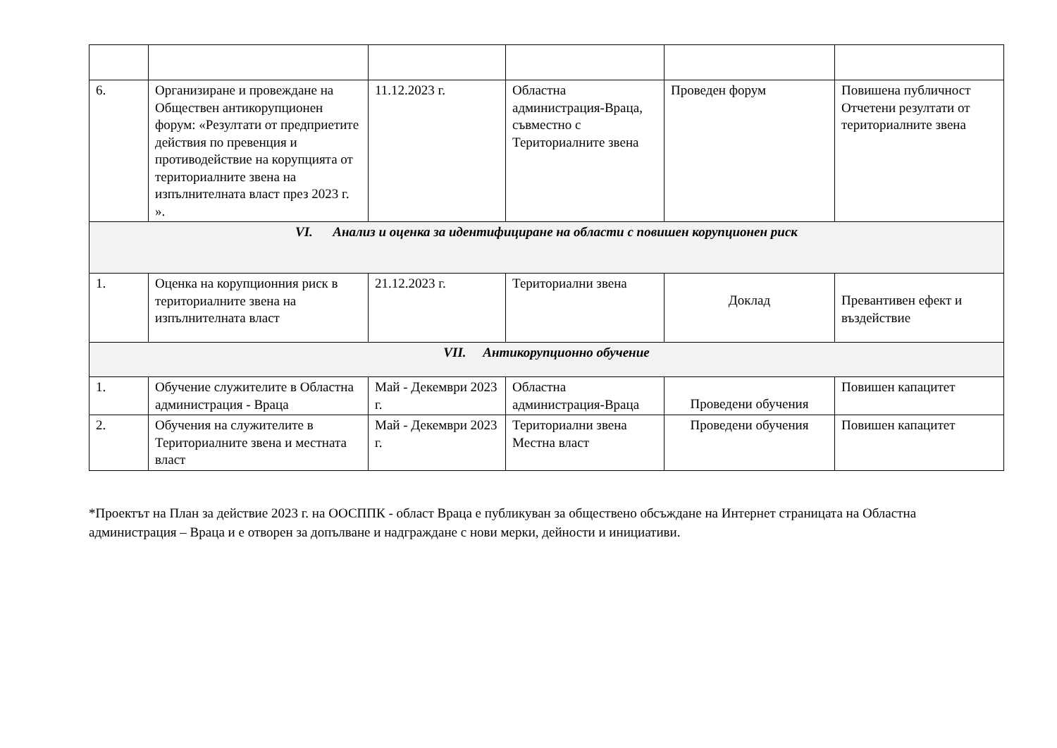| 6. | Организиране и провеждане на Обществен антикорупционен форум: «Резултати от предприетите действия по превенция и противодействие на корупцията от териториалните звена на изпълнителната власт през 2023 г. ». | 11.12.2023 г. | Областна администрация-Враца, съвместно с Териториалните звена | Проведен форум | Повишена публичност Отчетени резултати от териториалните звена |
| VI. Анализ и оценка за идентифициране на области с повишен корупционен риск | | | | | |
| 1. | Оценка на корупционния риск в териториалните звена на изпълнителната власт | 21.12.2023 г. | Териториални звена | Доклад | Превантивен ефект и въздействие |
| VII. Антикорупционно обучение | | | | | |
| 1. | Обучение служителите в Областна администрация - Враца | Май - Декември 2023 г. | Областна администрация-Враца | Проведени обучения | Повишен капацитет |
| 2. | Обучения на служителите в Териториалните звена и местната власт | Май - Декември 2023 г. | Териториални звена Местна власт | Проведени обучения | Повишен капацитет |
*Проектът на План за действие 2023 г. на ООСППК - област Враца е публикуван за обществено обсъждане на Интернет страницата на Областна администрация – Враца и е отворен за допълване и надграждане с нови мерки, дейности и инициативи.